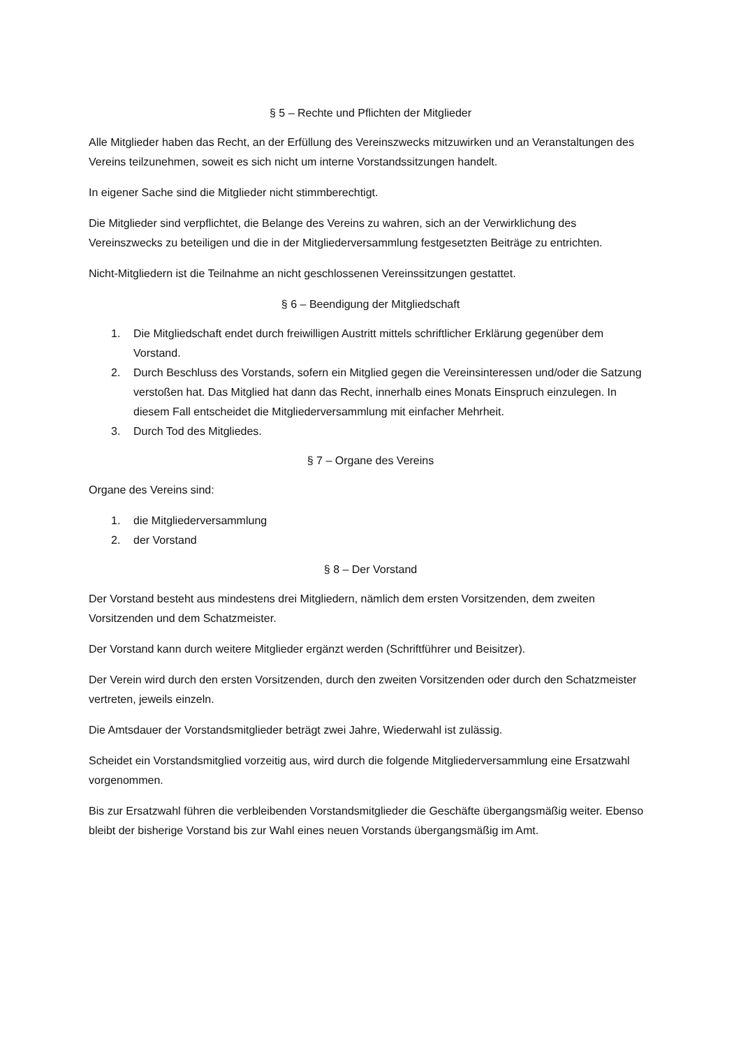§ 5 – Rechte und Pflichten der Mitglieder
Alle Mitglieder haben das Recht, an der Erfüllung des Vereinszwecks mitzuwirken und an Veranstaltungen des Vereins teilzunehmen, soweit es sich nicht um interne Vorstandssitzungen handelt.
In eigener Sache sind die Mitglieder nicht stimmberechtigt.
Die Mitglieder sind verpflichtet, die Belange des Vereins zu wahren, sich an der Verwirklichung des Vereinszwecks zu beteiligen und die in der Mitgliederversammlung festgesetzten Beiträge zu entrichten.
Nicht-Mitgliedern ist die Teilnahme an nicht geschlossenen Vereinssitzungen gestattet.
§ 6 – Beendigung der Mitgliedschaft
1. Die Mitgliedschaft endet durch freiwilligen Austritt mittels schriftlicher Erklärung gegenüber dem Vorstand.
2. Durch Beschluss des Vorstands, sofern ein Mitglied gegen die Vereinsinteressen und/oder die Satzung verstoßen hat. Das Mitglied hat dann das Recht, innerhalb eines Monats Einspruch einzulegen. In diesem Fall entscheidet die Mitgliederversammlung mit einfacher Mehrheit.
3. Durch Tod des Mitgliedes.
§ 7 – Organe des Vereins
Organe des Vereins sind:
1. die Mitgliederversammlung
2. der Vorstand
§ 8 – Der Vorstand
Der Vorstand besteht aus mindestens drei Mitgliedern, nämlich dem ersten Vorsitzenden, dem zweiten Vorsitzenden und dem Schatzmeister.
Der Vorstand kann durch weitere Mitglieder ergänzt werden (Schriftführer und Beisitzer).
Der Verein wird durch den ersten Vorsitzenden, durch den zweiten Vorsitzenden oder durch den Schatzmeister vertreten, jeweils einzeln.
Die Amtsdauer der Vorstandsmitglieder beträgt zwei Jahre, Wiederwahl ist zulässig.
Scheidet ein Vorstandsmitglied vorzeitig aus, wird durch die folgende Mitgliederversammlung eine Ersatzwahl vorgenommen.
Bis zur Ersatzwahl führen die verbleibenden Vorstandsmitglieder die Geschäfte übergangsmäßig weiter. Ebenso bleibt der bisherige Vorstand bis zur Wahl eines neuen Vorstands übergangsmäßig im Amt.